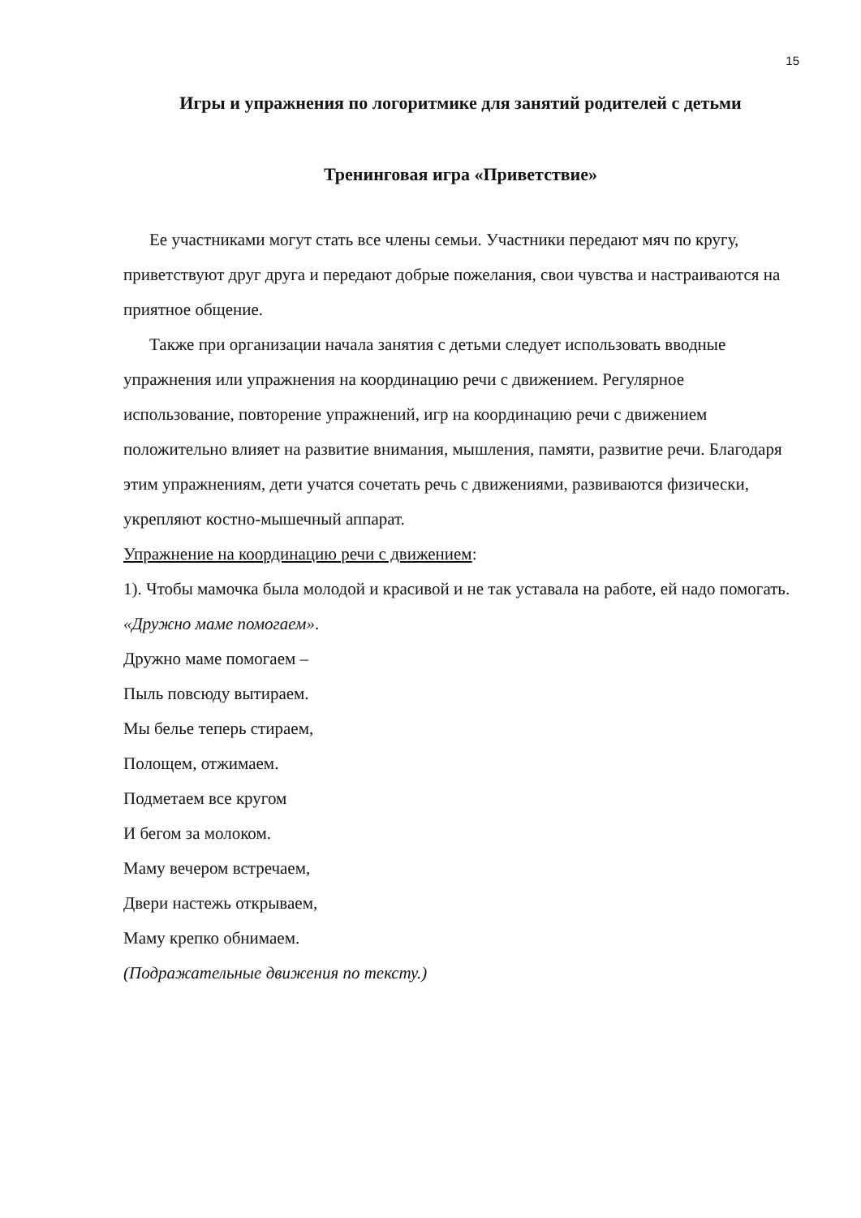15
Игры и упражнения по логоритмике для занятий родителей с детьми
Тренинговая игра «Приветствие»
Ее участниками могут стать все члены семьи. Участники передают мяч по кругу, приветствуют друг друга и передают добрые пожелания, свои чувства и настраиваются на приятное общение.
Также при организации начала занятия с детьми следует использовать вводные упражнения или упражнения на координацию речи с движением. Регулярное использование, повторение упражнений, игр на координацию речи с движением положительно влияет на развитие внимания, мышления, памяти, развитие речи. Благодаря этим упражнениям, дети учатся сочетать речь с движениями, развиваются физически, укрепляют костно-мышечный аппарат.
Упражнение на координацию речи с движением:
1). Чтобы мамочка была молодой и красивой и не так уставала на работе, ей надо помогать.
«Дружно маме помогаем».
Дружно маме помогаем –
Пыль повсюду вытираем.
Мы белье теперь стираем,
Полощем, отжимаем.
Подметаем все кругом
И бегом за молоком.
Маму вечером встречаем,
Двери настежь открываем,
Маму крепко обнимаем.
(Подражательные движения по тексту.)